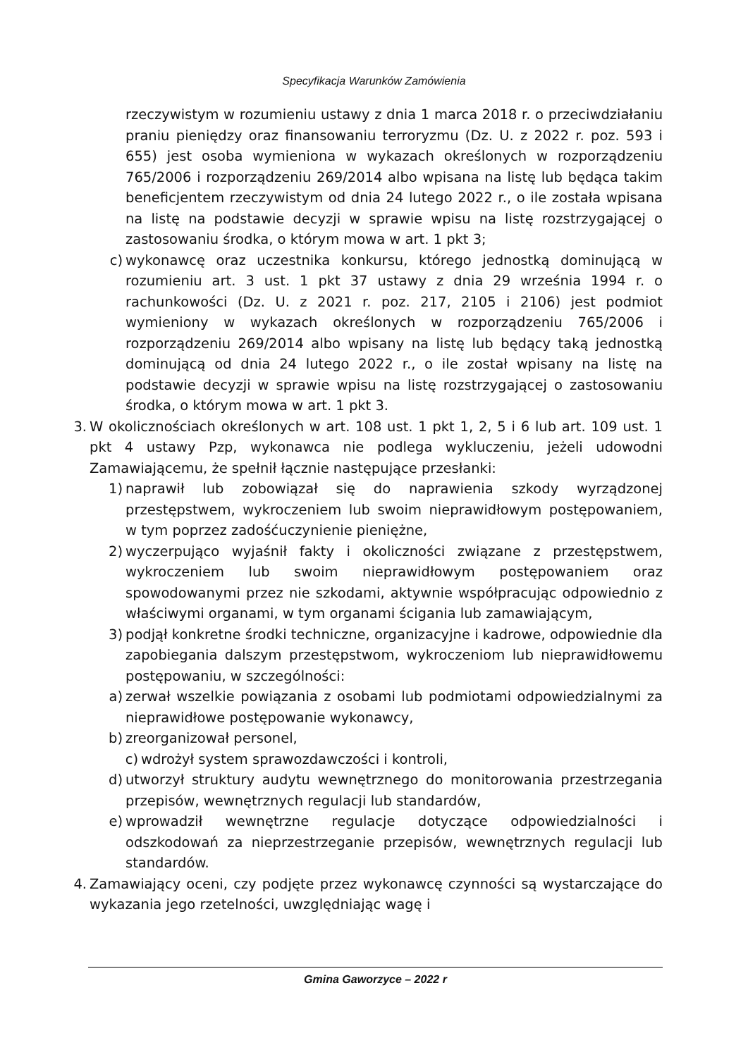Specyfikacja Warunków Zamówienia
rzeczywistym w rozumieniu ustawy z dnia 1 marca 2018 r. o przeciwdziałaniu praniu pieniędzy oraz finansowaniu terroryzmu (Dz. U. z 2022 r. poz. 593 i 655) jest osoba wymieniona w wykazach określonych w rozporządzeniu 765/2006 i rozporządzeniu 269/2014 albo wpisana na listę lub będąca takim beneficjentem rzeczywistym od dnia 24 lutego 2022 r., o ile została wpisana na listę na podstawie decyzji w sprawie wpisu na listę rozstrzygającej o zastosowaniu środka, o którym mowa w art. 1 pkt 3;
c) wykonawcę oraz uczestnika konkursu, którego jednostką dominującą w rozumieniu art. 3 ust. 1 pkt 37 ustawy z dnia 29 września 1994 r. o rachunkowości (Dz. U. z 2021 r. poz. 217, 2105 i 2106) jest podmiot wymieniony w wykazach określonych w rozporządzeniu 765/2006 i rozporządzeniu 269/2014 albo wpisany na listę lub będący taką jednostką dominującą od dnia 24 lutego 2022 r., o ile został wpisany na listę na podstawie decyzji w sprawie wpisu na listę rozstrzygającej o zastosowaniu środka, o którym mowa w art. 1 pkt 3.
3. W okolicznościach określonych w art. 108 ust. 1 pkt 1, 2, 5 i 6 lub art. 109 ust. 1 pkt 4 ustawy Pzp, wykonawca nie podlega wykluczeniu, jeżeli udowodni Zamawiającemu, że spełnił łącznie następujące przesłanki:
1) naprawił lub zobowiązał się do naprawienia szkody wyrządzonej przestępstwem, wykroczeniem lub swoim nieprawidłowym postępowaniem, w tym poprzez zadośćuczynienie pieniężne,
2) wyczerpująco wyjaśnił fakty i okoliczności związane z przestępstwem, wykroczeniem lub swoim nieprawidłowym postępowaniem oraz spowodowanymi przez nie szkodami, aktywnie współpracując odpowiednio z właściwymi organami, w tym organami ścigania lub zamawiającym,
3) podjął konkretne środki techniczne, organizacyjne i kadrowe, odpowiednie dla zapobiegania dalszym przestępstwom, wykroczeniom lub nieprawidłowemu postępowaniu, w szczególności:
a) zerwał wszelkie powiązania z osobami lub podmiotami odpowiedzialnymi za nieprawidłowe postępowanie wykonawcy,
b) zreorganizował personel,
c) wdrożył system sprawozdawczości i kontroli,
d) utworzył struktury audytu wewnętrznego do monitorowania przestrzegania przepisów, wewnętrznych regulacji lub standardów,
e) wprowadził wewnętrzne regulacje dotyczące odpowiedzialności i odszkodowań za nieprzestrzeganie przepisów, wewnętrznych regulacji lub standardów.
4. Zamawiający oceni, czy podjęte przez wykonawcę czynności są wystarczające do wykazania jego rzetelności, uwzględniając wagę i
Gmina Gaworzyce – 2022 r